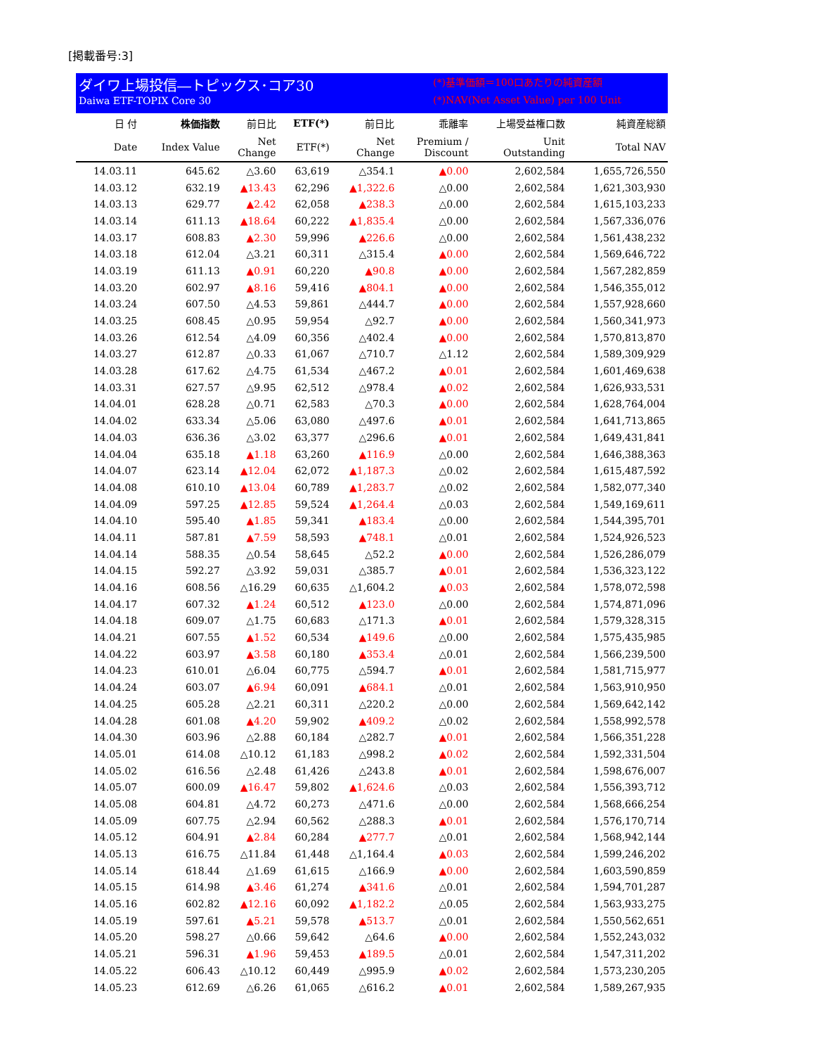[掲載番号:3]
ダイワ上場投信―トピックス･コア30
Daiwa ETF-TOPIX Core 30
(*)基準価額＝100口あたりの純資産額
(*)NAV(Net Asset Value) per 100 Unit
| 日 付 | 株価指数 | 前日比 | ETF(*) | 前日比 | 乖離率 | 上場受益権口数 | 純資産総額 |
| --- | --- | --- | --- | --- | --- | --- | --- |
| Date | Index Value | Net Change | ETF(*) | Net Change | Premium / Discount | Unit Outstanding | Total NAV |
| 14.03.11 | 645.62 | △3.60 | 63,619 | △354.1 | ▲0.00 | 2,602,584 | 1,655,726,550 |
| 14.03.12 | 632.19 | ▲13.43 | 62,296 | ▲1,322.6 | △0.00 | 2,602,584 | 1,621,303,930 |
| 14.03.13 | 629.77 | ▲2.42 | 62,058 | ▲238.3 | △0.00 | 2,602,584 | 1,615,103,233 |
| 14.03.14 | 611.13 | ▲18.64 | 60,222 | ▲1,835.4 | △0.00 | 2,602,584 | 1,567,336,076 |
| 14.03.17 | 608.83 | ▲2.30 | 59,996 | ▲226.6 | △0.00 | 2,602,584 | 1,561,438,232 |
| 14.03.18 | 612.04 | △3.21 | 60,311 | △315.4 | ▲0.00 | 2,602,584 | 1,569,646,722 |
| 14.03.19 | 611.13 | ▲0.91 | 60,220 | ▲90.8 | ▲0.00 | 2,602,584 | 1,567,282,859 |
| 14.03.20 | 602.97 | ▲8.16 | 59,416 | ▲804.1 | ▲0.00 | 2,602,584 | 1,546,355,012 |
| 14.03.24 | 607.50 | △4.53 | 59,861 | △444.7 | ▲0.00 | 2,602,584 | 1,557,928,660 |
| 14.03.25 | 608.45 | △0.95 | 59,954 | △92.7 | ▲0.00 | 2,602,584 | 1,560,341,973 |
| 14.03.26 | 612.54 | △4.09 | 60,356 | △402.4 | ▲0.00 | 2,602,584 | 1,570,813,870 |
| 14.03.27 | 612.87 | △0.33 | 61,067 | △710.7 | △1.12 | 2,602,584 | 1,589,309,929 |
| 14.03.28 | 617.62 | △4.75 | 61,534 | △467.2 | ▲0.01 | 2,602,584 | 1,601,469,638 |
| 14.03.31 | 627.57 | △9.95 | 62,512 | △978.4 | ▲0.02 | 2,602,584 | 1,626,933,531 |
| 14.04.01 | 628.28 | △0.71 | 62,583 | △70.3 | ▲0.00 | 2,602,584 | 1,628,764,004 |
| 14.04.02 | 633.34 | △5.06 | 63,080 | △497.6 | ▲0.01 | 2,602,584 | 1,641,713,865 |
| 14.04.03 | 636.36 | △3.02 | 63,377 | △296.6 | ▲0.01 | 2,602,584 | 1,649,431,841 |
| 14.04.04 | 635.18 | ▲1.18 | 63,260 | ▲116.9 | △0.00 | 2,602,584 | 1,646,388,363 |
| 14.04.07 | 623.14 | ▲12.04 | 62,072 | ▲1,187.3 | △0.02 | 2,602,584 | 1,615,487,592 |
| 14.04.08 | 610.10 | ▲13.04 | 60,789 | ▲1,283.7 | △0.02 | 2,602,584 | 1,582,077,340 |
| 14.04.09 | 597.25 | ▲12.85 | 59,524 | ▲1,264.4 | △0.03 | 2,602,584 | 1,549,169,611 |
| 14.04.10 | 595.40 | ▲1.85 | 59,341 | ▲183.4 | △0.00 | 2,602,584 | 1,544,395,701 |
| 14.04.11 | 587.81 | ▲7.59 | 58,593 | ▲748.1 | △0.01 | 2,602,584 | 1,524,926,523 |
| 14.04.14 | 588.35 | △0.54 | 58,645 | △52.2 | ▲0.00 | 2,602,584 | 1,526,286,079 |
| 14.04.15 | 592.27 | △3.92 | 59,031 | △385.7 | ▲0.01 | 2,602,584 | 1,536,323,122 |
| 14.04.16 | 608.56 | △16.29 | 60,635 | △1,604.2 | ▲0.03 | 2,602,584 | 1,578,072,598 |
| 14.04.17 | 607.32 | ▲1.24 | 60,512 | ▲123.0 | △0.00 | 2,602,584 | 1,574,871,096 |
| 14.04.18 | 609.07 | △1.75 | 60,683 | △171.3 | ▲0.01 | 2,602,584 | 1,579,328,315 |
| 14.04.21 | 607.55 | ▲1.52 | 60,534 | ▲149.6 | △0.00 | 2,602,584 | 1,575,435,985 |
| 14.04.22 | 603.97 | ▲3.58 | 60,180 | ▲353.4 | △0.01 | 2,602,584 | 1,566,239,500 |
| 14.04.23 | 610.01 | △6.04 | 60,775 | △594.7 | ▲0.01 | 2,602,584 | 1,581,715,977 |
| 14.04.24 | 603.07 | ▲6.94 | 60,091 | ▲684.1 | △0.01 | 2,602,584 | 1,563,910,950 |
| 14.04.25 | 605.28 | △2.21 | 60,311 | △220.2 | △0.00 | 2,602,584 | 1,569,642,142 |
| 14.04.28 | 601.08 | ▲4.20 | 59,902 | ▲409.2 | △0.02 | 2,602,584 | 1,558,992,578 |
| 14.04.30 | 603.96 | △2.88 | 60,184 | △282.7 | ▲0.01 | 2,602,584 | 1,566,351,228 |
| 14.05.01 | 614.08 | △10.12 | 61,183 | △998.2 | ▲0.02 | 2,602,584 | 1,592,331,504 |
| 14.05.02 | 616.56 | △2.48 | 61,426 | △243.8 | ▲0.01 | 2,602,584 | 1,598,676,007 |
| 14.05.07 | 600.09 | ▲16.47 | 59,802 | ▲1,624.6 | △0.03 | 2,602,584 | 1,556,393,712 |
| 14.05.08 | 604.81 | △4.72 | 60,273 | △471.6 | △0.00 | 2,602,584 | 1,568,666,254 |
| 14.05.09 | 607.75 | △2.94 | 60,562 | △288.3 | ▲0.01 | 2,602,584 | 1,576,170,714 |
| 14.05.12 | 604.91 | ▲2.84 | 60,284 | ▲277.7 | △0.01 | 2,602,584 | 1,568,942,144 |
| 14.05.13 | 616.75 | △11.84 | 61,448 | △1,164.4 | ▲0.03 | 2,602,584 | 1,599,246,202 |
| 14.05.14 | 618.44 | △1.69 | 61,615 | △166.9 | ▲0.00 | 2,602,584 | 1,603,590,859 |
| 14.05.15 | 614.98 | ▲3.46 | 61,274 | ▲341.6 | △0.01 | 2,602,584 | 1,594,701,287 |
| 14.05.16 | 602.82 | ▲12.16 | 60,092 | ▲1,182.2 | △0.05 | 2,602,584 | 1,563,933,275 |
| 14.05.19 | 597.61 | ▲5.21 | 59,578 | ▲513.7 | △0.01 | 2,602,584 | 1,550,562,651 |
| 14.05.20 | 598.27 | △0.66 | 59,642 | △64.6 | ▲0.00 | 2,602,584 | 1,552,243,032 |
| 14.05.21 | 596.31 | ▲1.96 | 59,453 | ▲189.5 | △0.01 | 2,602,584 | 1,547,311,202 |
| 14.05.22 | 606.43 | △10.12 | 60,449 | △995.9 | ▲0.02 | 2,602,584 | 1,573,230,205 |
| 14.05.23 | 612.69 | △6.26 | 61,065 | △616.2 | ▲0.01 | 2,602,584 | 1,589,267,935 |